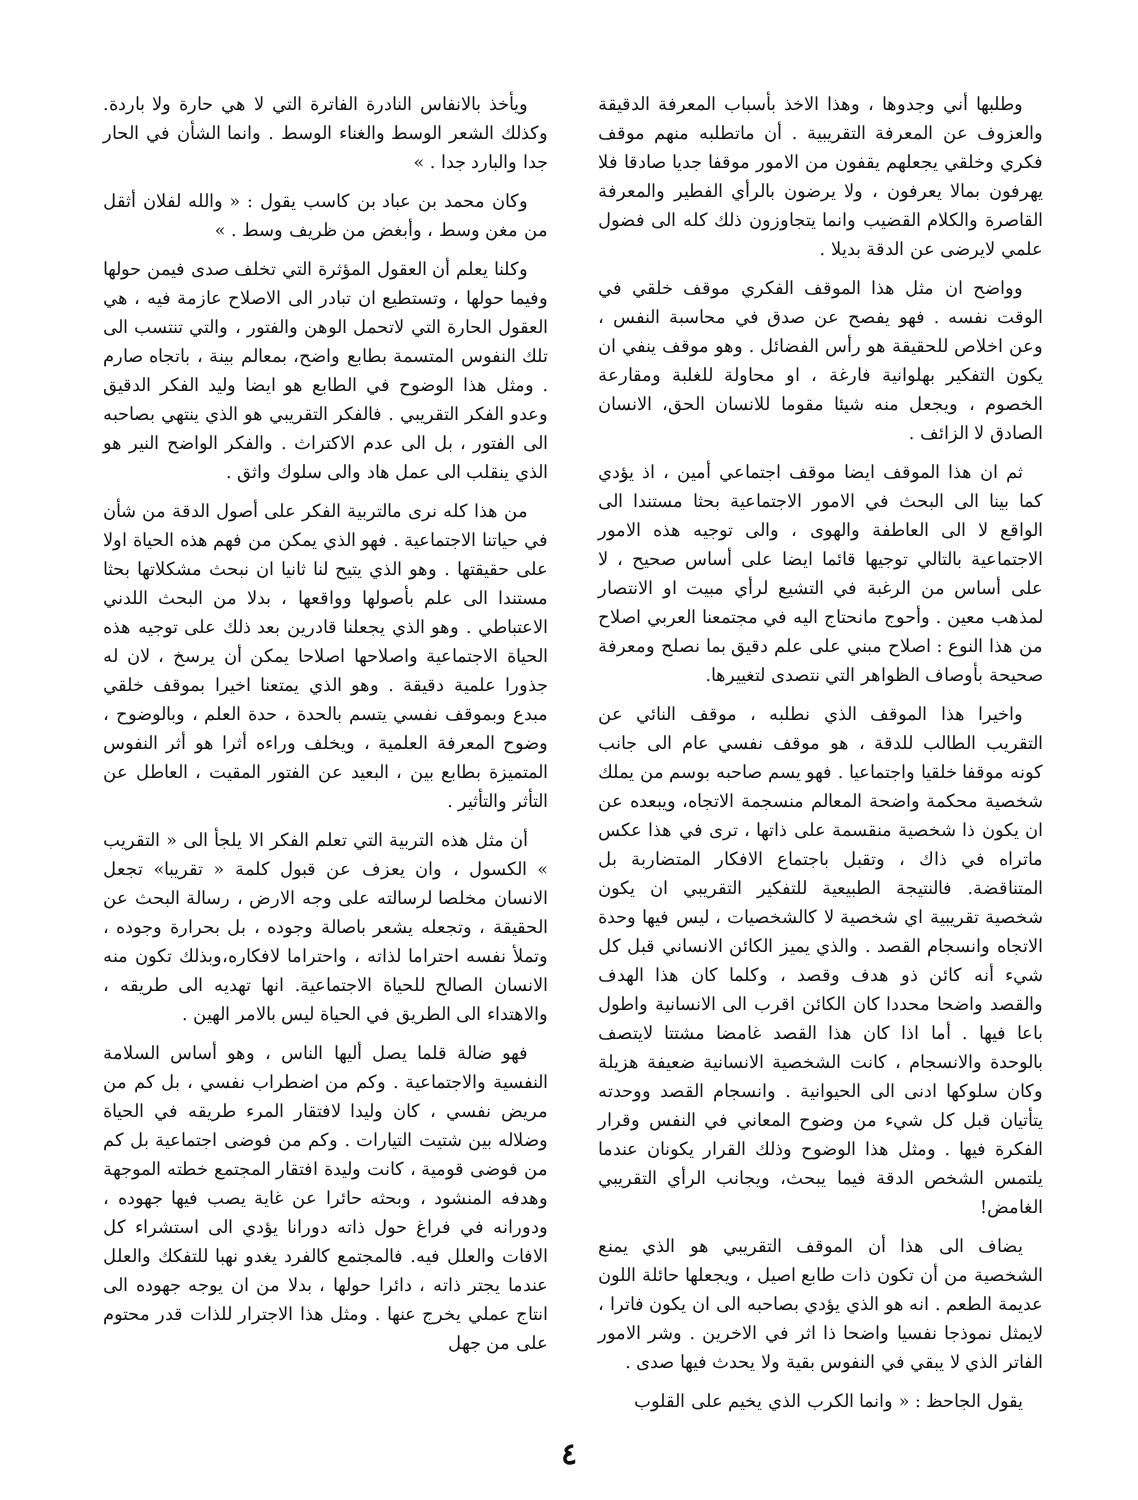وطلبها أني وجدوها ، وهذا الاخذ بأسباب المعرفة الدقيقة والعزوف عن المعرفة التقريبية . أن ماتطلبه منهم موقف فكري وخلقي يجعلهم يقفون من الامور موقفا جديا صادقا فلا يهرفون بمالا يعرفون ، ولا يرضون بالرأي الفطير والمعرفة القاصرة والكلام القضيب وانما يتجاوزون ذلك كله الى فضول علمي لايرضى عن الدقة بديلا .
وواضح ان مثل هذا الموقف الفكري موقف خلقي في الوقت نفسه . فهو يفصح عن صدق في محاسبة النفس ، وعن اخلاص للحقيقة هو رأس الفضائل . وهو موقف ينفي ان يكون التفكير بهلوانية فارغة ، او محاولة للغلبة ومقارعة الخصوم ، ويجعل منه شيئا مقوما للانسان الحق، الانسان الصادق لا الزائف .
ثم ان هذا الموقف ايضا موقف اجتماعي أمين ، اذ يؤدي كما بينا الى البحث في الامور الاجتماعية بحثا مستندا الى الواقع لا الى العاطفة والهوى ، والى توجيه هذه الامور الاجتماعية بالتالي توجيها قائما ايضا على أساس صحيح ، لا على أساس من الرغبة في التشيع لرأي مبيت او الانتصار لمذهب معين . وأحوج مانحتاج اليه في مجتمعنا العربي اصلاح من هذا النوع : اصلاح مبني على علم دقيق بما نصلح ومعرفة صحيحة بأوصاف الظواهر التي نتصدى لتغييرها.
واخيرا هذا الموقف الذي نطلبه ، موقف النائي عن التقريب الطالب للدقة ، هو موقف نفسي عام الى جانب كونه موقفا خلقيا واجتماعيا . فهو يسم صاحبه بوسم من يملك شخصية محكمة واضحة المعالم منسجمة الاتجاه، ويبعده عن ان يكون ذا شخصية منقسمة على ذاتها ، ترى في هذا عكس ماتراه في ذاك ، وتقبل باجتماع الافكار المتضاربة بل المتناقضة. فالنتيجة الطبيعية للتفكير التقريبي ان يكون شخصية تقريبية اي شخصية لا كالشخصيات ، ليس فيها وحدة الاتجاه وانسجام القصد . والذي يميز الكائن الانساني قبل كل شيء أنه كائن ذو هدف وقصد ، وكلما كان هذا الهدف والقصد واضحا محددا كان الكائن اقرب الى الانسانية واطول باعا فيها . أما اذا كان هذا القصد غامضا مشتتا لايتصف بالوحدة والانسجام ، كانت الشخصية الانسانية ضعيفة هزيلة وكان سلوكها ادنى الى الحيوانية . وانسجام القصد ووحدته يتأتيان قبل كل شيء من وضوح المعاني في النفس وقرار الفكرة فيها . ومثل هذا الوضوح وذلك القرار يكونان عندما يلتمس الشخص الدقة فيما يبحث، ويجانب الرأي التقريبي الغامض!
يضاف الى هذا أن الموقف التقريبي هو الذي يمنع الشخصية من أن تكون ذات طابع اصيل ، ويجعلها حائلة اللون عديمة الطعم . انه هو الذي يؤدي بصاحبه الى ان يكون فاترا ، لايمثل نموذجا نفسيا واضحا ذا اثر في الاخرين . وشر الامور الفاتر الذي لا يبقي في النفوس بقية ولا يحدث فيها صدى .
يقول الجاحظ : « وانما الكرب الذي يخيم على القلوب
ويأخذ بالانفاس النادرة الفاترة التي لا هي حارة ولا باردة. وكذلك الشعر الوسط والغناء الوسط . وانما الشأن في الحار جدا والبارد جدا . »
وكان محمد بن عباد بن كاسب يقول : « والله لفلان أثقل من مغن وسط ، وأبغض من ظريف وسط . »
وكلنا يعلم أن العقول المؤثرة التي تخلف صدى فيمن حولها وفيما حولها ، وتستطيع ان تبادر الى الاصلاح عازمة فيه ، هي العقول الحارة التي لاتحمل الوهن والفتور ، والتي تنتسب الى تلك النفوس المتسمة بطابع واضح، بمعالم بينة ، باتجاه صارم . ومثل هذا الوضوح في الطابع هو ايضا وليد الفكر الدقيق وعدو الفكر التقريبي . فالفكر التقريبي هو الذي ينتهي بصاحبه الى الفتور ، بل الى عدم الاكتراث . والفكر الواضح النير هو الذي ينقلب الى عمل هاد والى سلوك واثق .
من هذا كله نرى مالتربية الفكر على أصول الدقة من شأن في حياتنا الاجتماعية . فهو الذي يمكن من فهم هذه الحياة اولا على حقيقتها . وهو الذي يتيح لنا ثانيا ان نبحث مشكلاتها بحثا مستندا الى علم بأصولها وواقعها ، بدلا من البحث اللدني الاعتباطي . وهو الذي يجعلنا قادرين بعد ذلك على توجيه هذه الحياة الاجتماعية واصلاحها اصلاحا يمكن أن يرسخ ، لان له جذورا علمية دقيقة . وهو الذي يمتعنا اخيرا بموقف خلقي مبدع وبموقف نفسي يتسم بالحدة ، حدة العلم ، وبالوضوح ، وضوح المعرفة العلمية ، ويخلف وراءه أثرا هو أثر النفوس المتميزة بطابع بين ، البعيد عن الفتور المقيت ، العاطل عن التأثر والتأثير .
أن مثل هذه التربية التي تعلم الفكر الا يلجأ الى « التقريب » الكسول ، وان يعزف عن قبول كلمة « تقريبا» تجعل الانسان مخلصا لرسالته على وجه الارض ، رسالة البحث عن الحقيقة ، وتجعله يشعر باصالة وجوده ، بل بحرارة وجوده ، وتملأ نفسه احتراما لذاته ، واحتراما لافكاره،وبذلك تكون منه الانسان الصالح للحياة الاجتماعية. انها تهديه الى طريقه ، والاهتداء الى الطريق في الحياة ليس بالامر الهين .
فهو ضالة قلما يصل أليها الناس ، وهو أساس السلامة النفسية والاجتماعية . وكم من اضطراب نفسي ، بل كم من مريض نفسي ، كان وليدا لافتقار المرء طريقه في الحياة وضلاله بين شتيت التيارات . وكم من فوضى اجتماعية بل كم من فوضى قومية ، كانت وليدة افتقار المجتمع خطته الموجهة وهدفه المنشود ، وبحثه حائرا عن غاية يصب فيها جهوده ، ودورانه في فراغ حول ذاته دورانا يؤدي الى استشراء كل الافات والعلل فيه. فالمجتمع كالفرد يغدو نهبا للتفكك والعلل عندما يجتر ذاته ، دائرا حولها ، بدلا من ان يوجه جهوده الى انتاج عملي يخرج عنها . ومثل هذا الاجترار للذات قدر محتوم على من جهل
٤